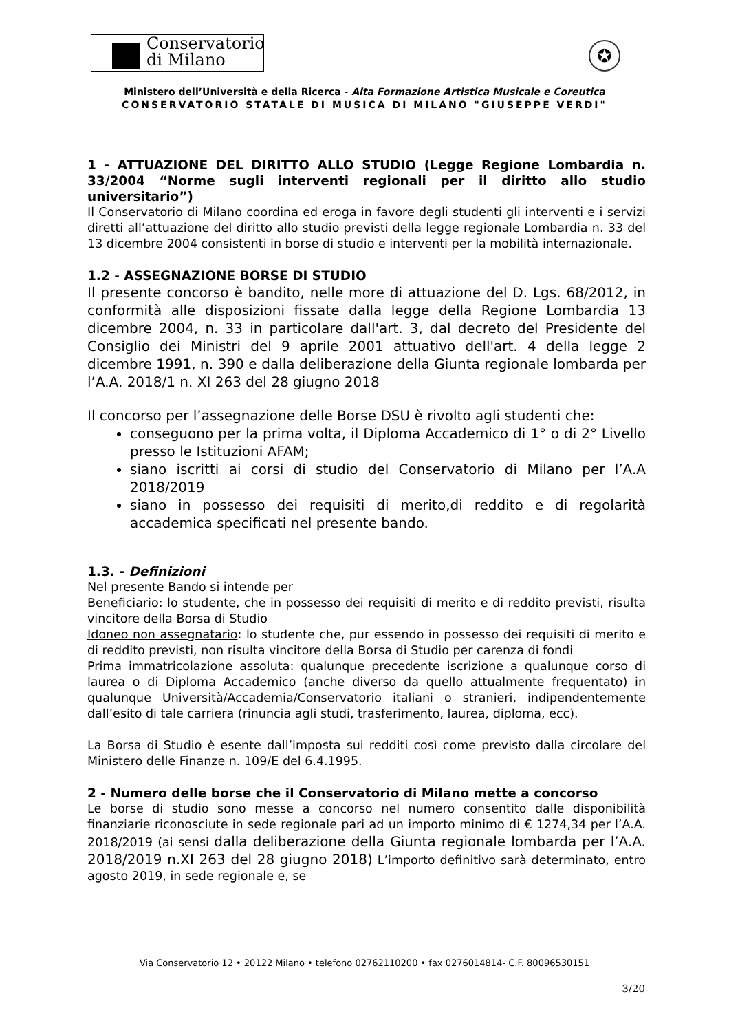Conservatorio
di Milano
✪
Ministero dell’Università e della Ricerca - Alta Formazione Artistica Musicale e Coreutica
CONSERVATORIO STATALE DI MUSICA DI MILANO "GIUSEPPE VERDI"
1 - ATTUAZIONE DEL DIRITTO ALLO STUDIO (Legge Regione Lombardia n. 33/2004 “Norme sugli interventi regionali per il diritto allo studio universitario”)
Il Conservatorio di Milano coordina ed eroga in favore degli studenti gli interventi e i servizi diretti all’attuazione del diritto allo studio previsti della legge regionale Lombardia n. 33 del 13 dicembre 2004 consistenti in borse di studio e interventi per la mobilità internazionale.
1.2 - ASSEGNAZIONE BORSE DI STUDIO
Il presente concorso è bandito, nelle more di attuazione del D. Lgs. 68/2012, in conformità alle disposizioni fissate dalla legge della Regione Lombardia 13 dicembre 2004, n. 33 in particolare dall'art. 3, dal decreto del Presidente del Consiglio dei Ministri del 9 aprile 2001 attuativo dell'art. 4 della legge 2 dicembre 1991, n. 390 e dalla deliberazione della Giunta regionale lombarda per l’A.A. 2018/1 n. XI 263 del 28 giugno 2018
Il concorso per l’assegnazione delle Borse DSU è rivolto agli studenti che:
conseguono per la prima volta, il Diploma Accademico di 1° o di 2° Livello presso le Istituzioni AFAM;
siano iscritti ai corsi di studio del Conservatorio di Milano per l’A.A 2018/2019
siano in possesso dei requisiti di merito,di reddito e di regolarità accademica specificati nel presente bando.
1.3. - Definizioni
Nel presente Bando si intende per
Beneficiario: lo studente, che in possesso dei requisiti di merito e di reddito previsti, risulta vincitore della Borsa di Studio
Idoneo non assegnatario: lo studente che, pur essendo in possesso dei requisiti di merito e di reddito previsti, non risulta vincitore della Borsa di Studio per carenza di fondi
Prima immatricolazione assoluta: qualunque precedente iscrizione a qualunque corso di laurea o di Diploma Accademico (anche diverso da quello attualmente frequentato) in qualunque Università/Accademia/Conservatorio italiani o stranieri, indipendentemente dall’esito di tale carriera (rinuncia agli studi, trasferimento, laurea, diploma, ecc).
La Borsa di Studio è esente dall’imposta sui redditi così come previsto dalla circolare del Ministero delle Finanze n. 109/E del 6.4.1995.
2 - Numero delle borse che il Conservatorio di Milano mette a concorso
Le borse di studio sono messe a concorso nel numero consentito dalle disponibilità finanziarie riconosciute in sede regionale pari ad un importo minimo di € 1274,34 per l’A.A. 2018/2019 (ai sensi dalla deliberazione della Giunta regionale lombarda per l’A.A. 2018/2019 n.XI 263 del 28 giugno 2018) L’importo definitivo sarà determinato, entro agosto 2019, in sede regionale e, se
Via Conservatorio 12 • 20122 Milano • telefono 02762110200 • fax 0276014814- C.F. 80096530151
3/20